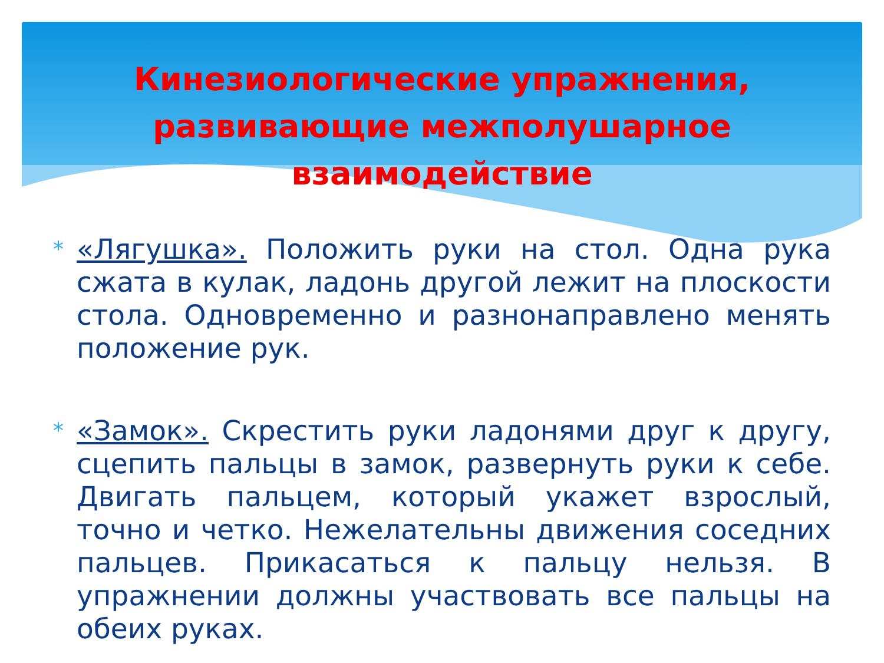Кинезиологические упражнения, развивающие межполушарное взаимодействие
* «Лягушка». Положить руки на стол. Одна рука сжата в кулак, ладонь другой лежит на плоскости стола. Одновременно и разнонаправлено менять положение рук.
* «Замок». Скрестить руки ладонями друг к другу, сцепить пальцы в замок, развернуть руки к себе. Двигать пальцем, который укажет взрослый, точно и четко. Нежелательны движения соседних пальцев. Прикасаться к пальцу нельзя. В упражнении должны участвовать все пальцы на обеих руках.